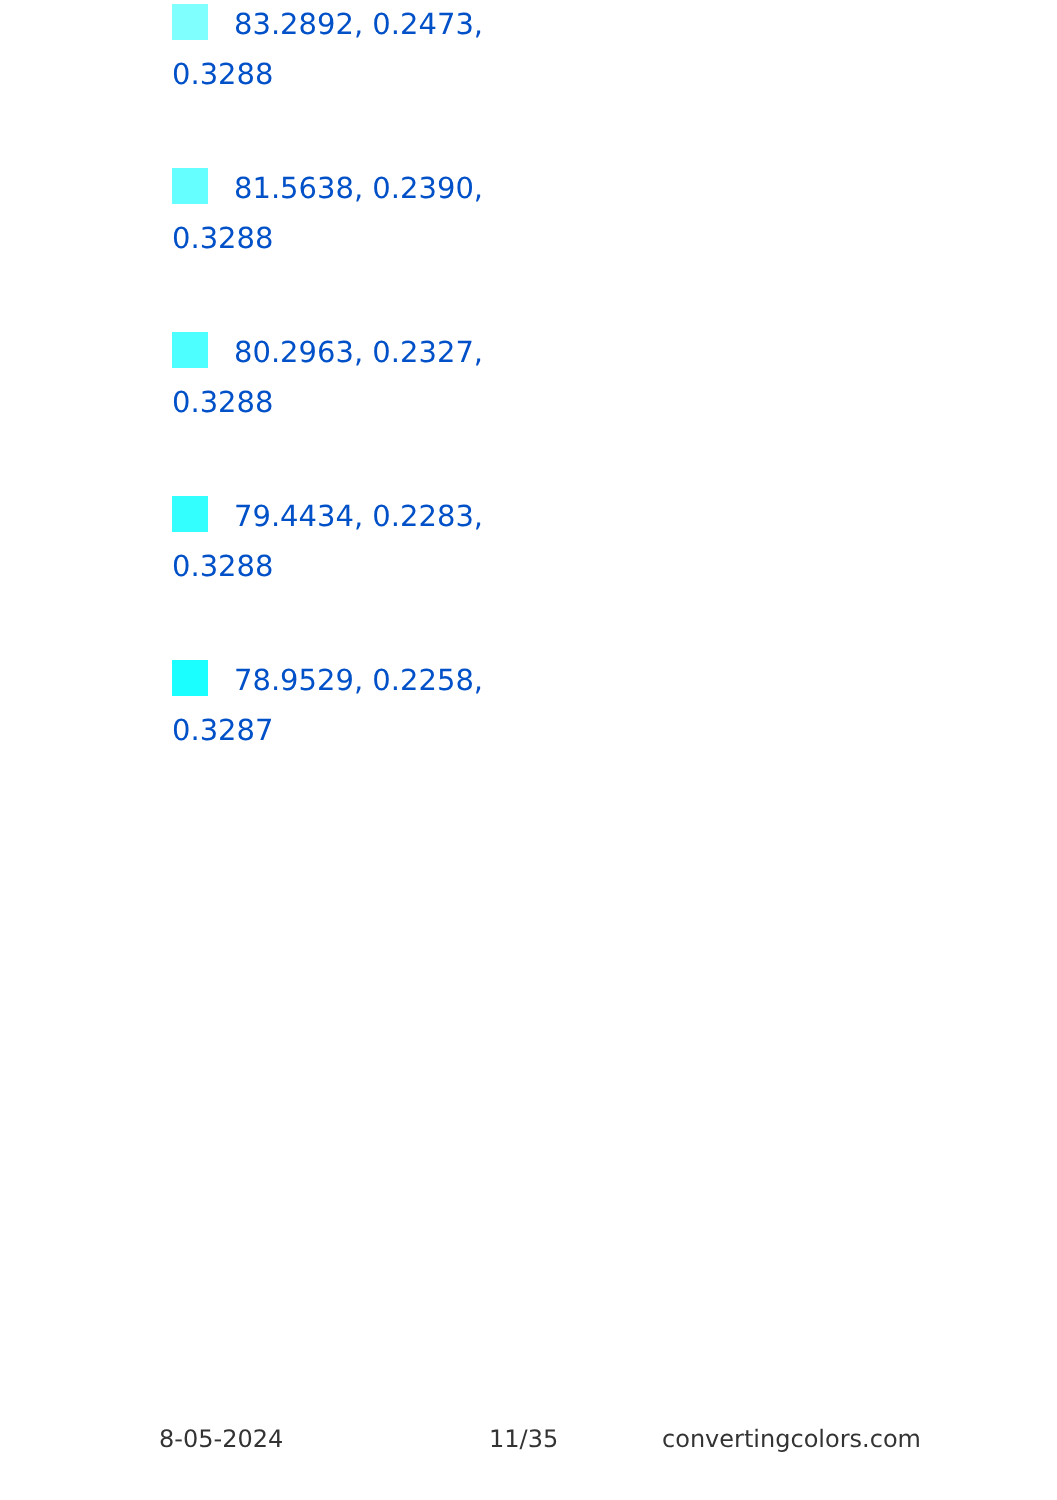83.2892, 0.2473, 0.3288
81.5638, 0.2390, 0.3288
80.2963, 0.2327, 0.3288
79.4434, 0.2283, 0.3288
78.9529, 0.2258, 0.3287
8-05-2024 11/35 convertingcolors.com